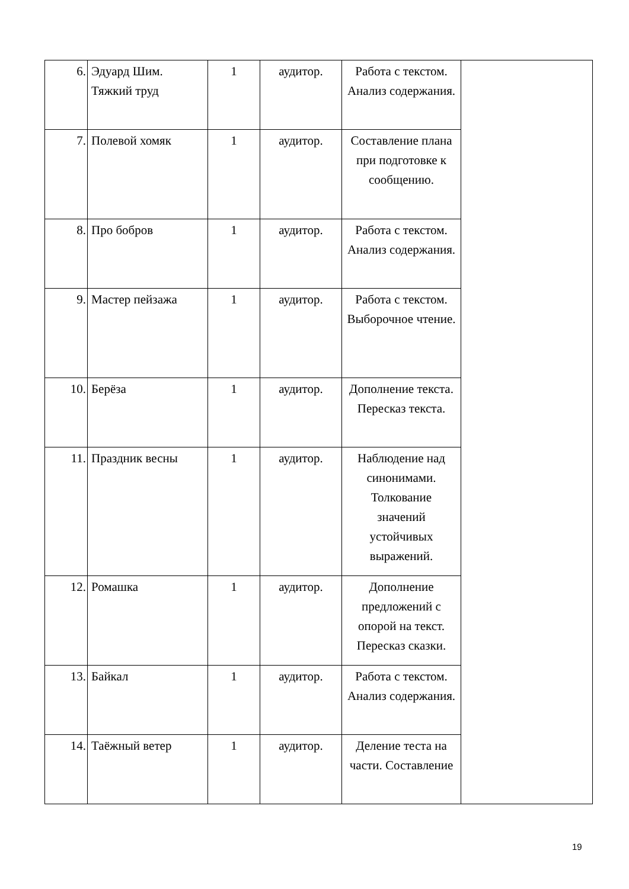| 6. | Эдуард Шим. Тяжкий труд | 1 | аудитор. | Работа с текстом. Анализ содержания. | |
| 7. | Полевой хомяк | 1 | аудитор. | Составление плана при подготовке к сообщению. | |
| 8. | Про бобров | 1 | аудитор. | Работа с текстом. Анализ содержания. | |
| 9. | Мастер пейзажа | 1 | аудитор. | Работа с текстом. Выборочное чтение. | |
| 10. | Берёза | 1 | аудитор. | Дополнение текста. Пересказ текста. | |
| 11. | Праздник весны | 1 | аудитор. | Наблюдение над синонимами. Толкование значений устойчивых выражений. | |
| 12. | Ромашка | 1 | аудитор. | Дополнение предложений с опорой на текст. Пересказ сказки. | |
| 13. | Байкал | 1 | аудитор. | Работа с текстом. Анализ содержания. | |
| 14. | Таёжный ветер | 1 | аудитор. | Деление теста на части. Составление | |
19